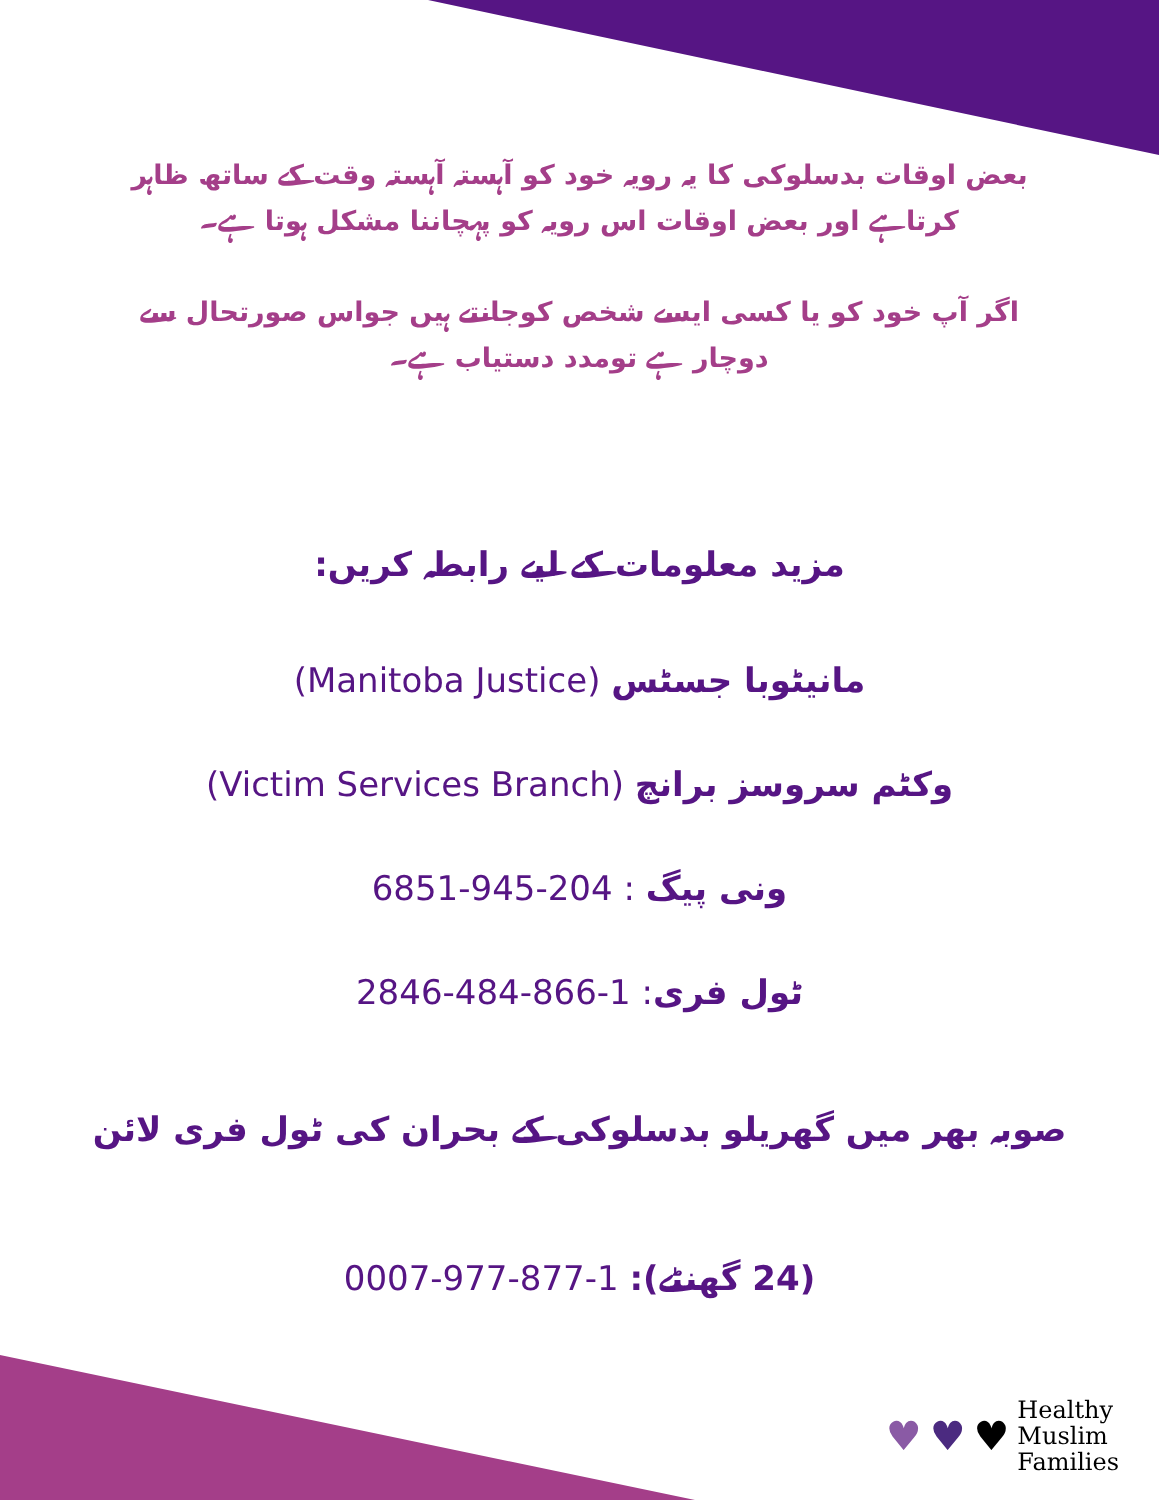بعض اوقات بدسلوکی کا یہ رویہ خود کو آہستہ آہستہ وقت کے ساتھ ظاہر
کرتاہے اور بعض اوقات اس رویہ کو پہچاننا مشکل ہوتا ہے۔
اگر آپ خود کو یا کسی ایسے شخص کوجانتے ہیں جواس صورتحال سے
دوچار ہے تومدد دستیاب ہے۔
مزید معلومات کے لیے رابطہ کریں:
مانیٹوبا جسٹس (Manitoba Justice)
وکٹم سروسز برانچ (Victim Services Branch)
ونی پیگ : 6851-945-204
ٹول فری: 2846-484-866-1
صوبہ بھر میں گھریلو بدسلوکی کے بحران کی ٹول فری لائن
(24 گھنٹے): 0007-977-877-1
♥ ♥ ♥
Healthy
Muslim
Families